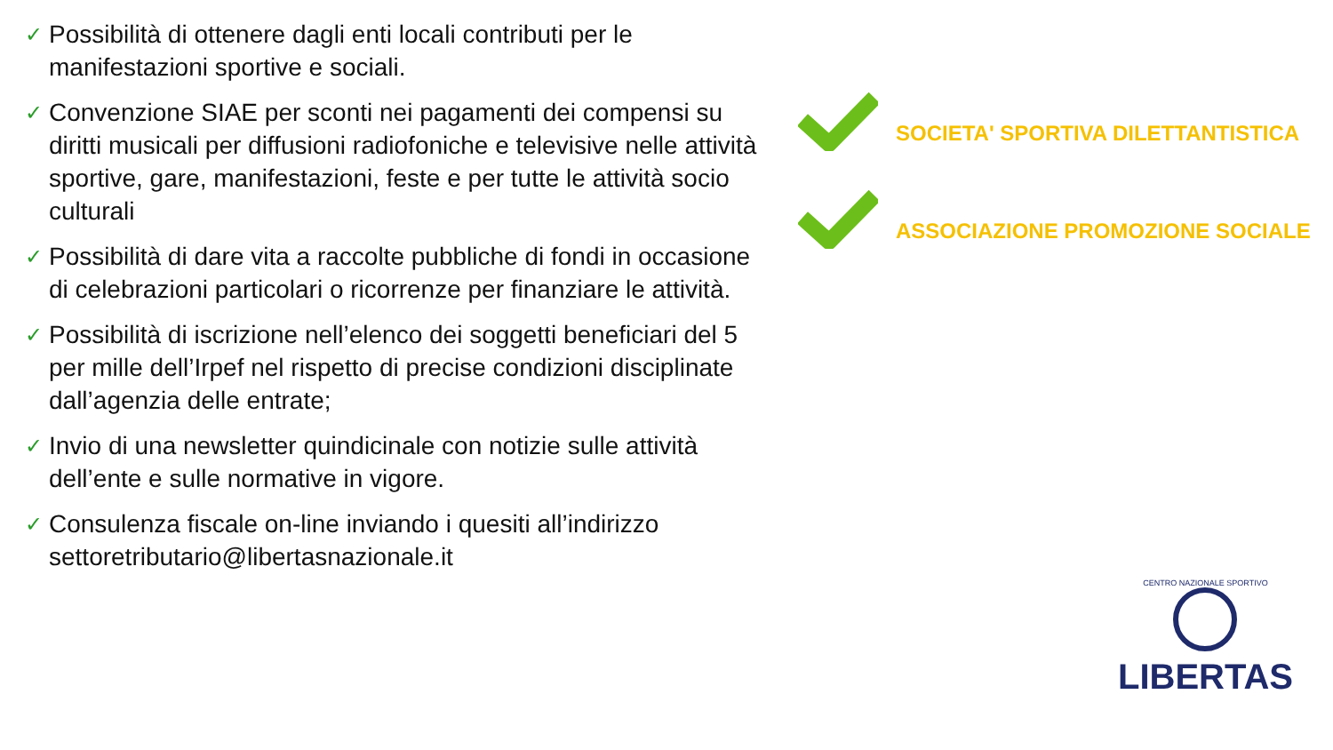✓
Possibilità di ottenere dagli enti locali contributi per le manifestazioni sportive e sociali.
✓
Convenzione SIAE per sconti nei pagamenti dei compensi su diritti musicali per diffusioni radiofoniche e televisive nelle attività sportive, gare, manifestazioni, feste e per tutte le attività socio culturali
✓
Possibilità di dare vita a raccolte pubbliche di fondi in occasione di celebrazioni particolari o ricorrenze per finanziare le attività.
✓
Possibilità di iscrizione nell’elenco dei soggetti beneficiari del 5 per mille dell’Irpef nel rispetto di precise condizioni disciplinate dall’agenzia delle entrate;
✓
Invio di una newsletter quindicinale con notizie sulle attività dell’ente e sulle normative in vigore.
✓
Consulenza fiscale on-line inviando i quesiti all’indirizzo settoretributario@libertasnazionale.it
SOCIETA' SPORTIVA DILETTANTISTICA
ASSOCIAZIONE PROMOZIONE SOCIALE
CENTRO NAZIONALE SPORTIVO
LIBERTAS